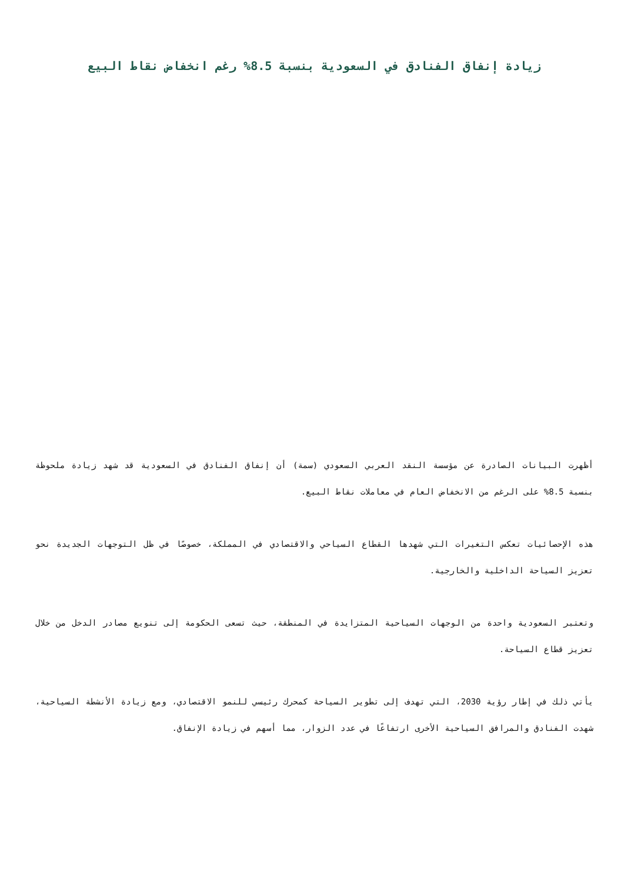زيادة إنفاق الفنادق في السعودية بنسبة 8.5% رغم انخفاض نقاط البيع
أظهرت البيانات الصادرة عن مؤسسة النقد العربي السعودي (سمة) أن إنفاق الفنادق في السعودية قد شهد زيادة ملحوظة بنسبة 8.5% على الرغم من الانخفاض العام في معاملات نقاط البيع.
هذه الإحصائيات تعكس التغيرات التي شهدها القطاع السياحي والاقتصادي في المملكة، خصوصًا في ظل التوجهات الجديدة نحو تعزيز السياحة الداخلية والخارجية.
وتعتبر السعودية واحدة من الوجهات السياحية المتزايدة في المنطقة، حيث تسعى الحكومة إلى تنويع مصادر الدخل من خلال تعزيز قطاع السياحة.
يأتي ذلك في إطار رؤية 2030، التي تهدف إلى تطوير السياحة كمحرك رئيسي للنمو الاقتصادي، ومع زيادة الأنشطة السياحية، شهدت الفنادق والمرافق السياحية الأخرى ارتفاعًا في عدد الزوار، مما أسهم في زيادة الإنفاق.